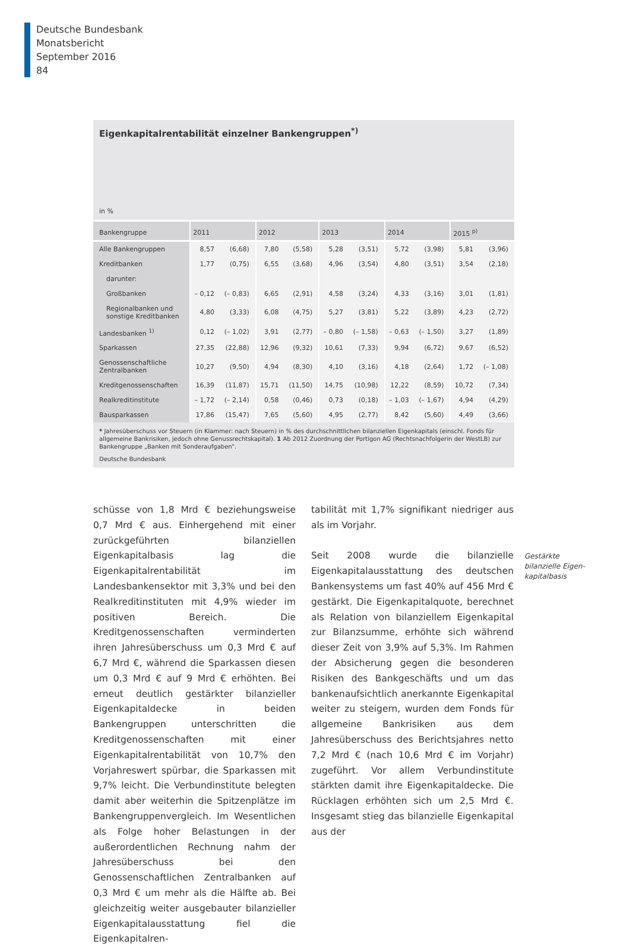Deutsche Bundesbank
Monatsbericht
September 2016
84
Eigenkapitalrentabilität einzelner Bankengruppen<sup>*)</sup>
in %
| Bankengruppe | 2011 | | 2012 | | 2013 | | 2014 | | 2015 <sup>p)</sup> | |
| --- | --- | --- | --- | --- | --- | --- | --- | --- | --- | --- |
| Alle Bankengruppen | 8,57 | (6,68) | 7,80 | (5,58) | 5,28 | (3,51) | 5,72 | (3,98) | 5,81 | (3,96) |
| Kreditbanken | 1,77 | (0,75) | 6,55 | (3,68) | 4,96 | (3,54) | 4,80 | (3,51) | 3,54 | (2,18) |
| darunter: | | | | | | | | | | |
| Großbanken | – 0,12 | (– 0,83) | 6,65 | (2,91) | 4,58 | (3,24) | 4,33 | (3,16) | 3,01 | (1,81) |
| Regionalbanken und sonstige Kreditbanken | 4,80 | (3,33) | 6,08 | (4,75) | 5,27 | (3,81) | 5,22 | (3,89) | 4,23 | (2,72) |
| Landesbanken <sup>1)</sup> | 0,12 | (– 1,02) | 3,91 | (2,77) | – 0,80 | (– 1,58) | – 0,63 | (– 1,50) | 3,27 | (1,89) |
| Sparkassen | 27,35 | (22,88) | 12,96 | (9,32) | 10,61 | (7,33) | 9,94 | (6,72) | 9,67 | (6,52) |
| Genossenschaftliche Zentralbanken | 10,27 | (9,50) | 4,94 | (8,30) | 4,10 | (3,16) | 4,18 | (2,64) | 1,72 | (– 1,08) |
| Kreditgenossenschaften | 16,39 | (11,87) | 15,71 | (11,50) | 14,75 | (10,98) | 12,22 | (8,59) | 10,72 | (7,34) |
| Realkreditinstitute | – 1,72 | (– 2,14) | 0,58 | (0,46) | 0,73 | (0,18) | – 1,03 | (– 1,67) | 4,94 | (4,29) |
| Bausparkassen | 17,86 | (15,47) | 7,65 | (5,60) | 4,95 | (2,77) | 8,42 | (5,60) | 4,49 | (3,66) |
* Jahresüberschuss vor Steuern (in Klammer: nach Steuern) in % des durchschnittlichen bilanziellen Eigenkapitals (einschl. Fonds für allgemeine Bankrisiken, jedoch ohne Genussrechtskapital). 1 Ab 2012 Zuordnung der Portigon AG (Rechtsnachfolgerin der WestLB) zur Bankengruppe „Banken mit Sonderaufgaben“.
Deutsche Bundesbank
schüsse von 1,8 Mrd € beziehungsweise 0,7 Mrd € aus. Einhergehend mit einer zurückgeführten bilanziellen Eigenkapitalbasis lag die Eigenkapitalrentabilität im Landesbankensektor mit 3,3% und bei den Realkreditinstituten mit 4,9% wieder im positiven Bereich. Die Kreditgenossenschaften verminderten ihren Jahresüberschuss um 0,3 Mrd € auf 6,7 Mrd €, während die Sparkassen diesen um 0,3 Mrd € auf 9 Mrd € erhöhten. Bei erneut deutlich gestärkter bilanzieller Eigenkapitaldecke in beiden Bankengruppen unterschritten die Kreditgenossenschaften mit einer Eigenkapitalrentabilität von 10,7% den Vorjahreswert spürbar, die Sparkassen mit 9,7% leicht. Die Verbundinstitute belegten damit aber weiterhin die Spitzenplätze im Bankengruppenvergleich. Im Wesentlichen als Folge hoher Belastungen in der außerordentlichen Rechnung nahm der Jahresüberschuss bei den Genossenschaftlichen Zentralbanken auf 0,3 Mrd € um mehr als die Hälfte ab. Bei gleichzeitig weiter ausgebauter bilanzieller Eigenkapitalausstattung fiel die Eigenkapitalren-
tabilität mit 1,7% signifikant niedriger aus als im Vorjahr.
Seit 2008 wurde die bilanzielle Eigenkapitalausstattung des deutschen Bankensystems um fast 40% auf 456 Mrd € gestärkt. Die Eigenkapitalquote, berechnet als Relation von bilanziellem Eigenkapital zur Bilanzsumme, erhöhte sich während dieser Zeit von 3,9% auf 5,3%. Im Rahmen der Absicherung gegen die besonderen Risiken des Bankgeschäfts und um das bankenaufsichtlich anerkannte Eigenkapital weiter zu steigern, wurden dem Fonds für allgemeine Bankrisiken aus dem Jahresüberschuss des Berichtsjahres netto 7,2 Mrd € (nach 10,6 Mrd € im Vorjahr) zugeführt. Vor allem Verbundinstitute stärkten damit ihre Eigenkapitaldecke. Die Rücklagen erhöhten sich um 2,5 Mrd €. Insgesamt stieg das bilanzielle Eigenkapital aus der
Gestärkte
bilanzielle Eigen-
kapitalbasis